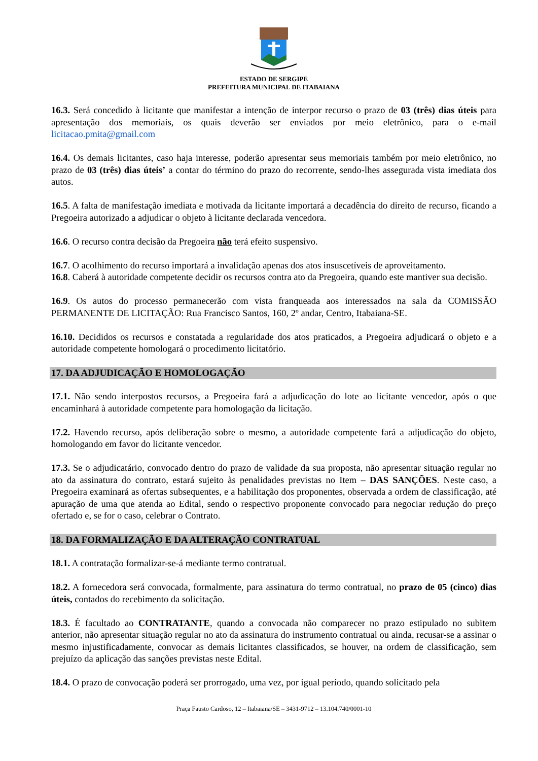ESTADO DE SERGIPE
PREFEITURA MUNICIPAL DE ITABAIANA
16.3. Será concedido à licitante que manifestar a intenção de interpor recurso o prazo de 03 (três) dias úteis para apresentação dos memoriais, os quais deverão ser enviados por meio eletrônico, para o e-mail licitacao.pmita@gmail.com
16.4. Os demais licitantes, caso haja interesse, poderão apresentar seus memoriais também por meio eletrônico, no prazo de 03 (três) dias úteis’ a contar do término do prazo do recorrente, sendo-lhes assegurada vista imediata dos autos.
16.5. A falta de manifestação imediata e motivada da licitante importará a decadência do direito de recurso, ficando a Pregoeira autorizado a adjudicar o objeto à licitante declarada vencedora.
16.6. O recurso contra decisão da Pregoeira não terá efeito suspensivo.
16.7. O acolhimento do recurso importará a invalidação apenas dos atos insuscetíveis de aproveitamento.
16.8. Caberá à autoridade competente decidir os recursos contra ato da Pregoeira, quando este mantiver sua decisão.
16.9. Os autos do processo permanecerão com vista franqueada aos interessados na sala da COMISSÃO PERMANENTE DE LICITAÇÃO: Rua Francisco Santos, 160, 2º andar, Centro, Itabaiana-SE.
16.10. Decididos os recursos e constatada a regularidade dos atos praticados, a Pregoeira adjudicará o objeto e a autoridade competente homologará o procedimento licitatório.
17. DA ADJUDICAÇÃO E HOMOLOGAÇÃO
17.1. Não sendo interpostos recursos, a Pregoeira fará a adjudicação do lote ao licitante vencedor, após o que encaminhará à autoridade competente para homologação da licitação.
17.2. Havendo recurso, após deliberação sobre o mesmo, a autoridade competente fará a adjudicação do objeto, homologando em favor do licitante vencedor.
17.3. Se o adjudicatário, convocado dentro do prazo de validade da sua proposta, não apresentar situação regular no ato da assinatura do contrato, estará sujeito às penalidades previstas no Item – DAS SANÇÕES. Neste caso, a Pregoeira examinará as ofertas subsequentes, e a habilitação dos proponentes, observada a ordem de classificação, até apuração de uma que atenda ao Edital, sendo o respectivo proponente convocado para negociar redução do preço ofertado e, se for o caso, celebrar o Contrato.
18. DA FORMALIZAÇÃO E DA ALTERAÇÃO CONTRATUAL
18.1. A contratação formalizar-se-á mediante termo contratual.
18.2. A fornecedora será convocada, formalmente, para assinatura do termo contratual, no prazo de 05 (cinco) dias úteis, contados do recebimento da solicitação.
18.3. É facultado ao CONTRATANTE, quando a convocada não comparecer no prazo estipulado no subitem anterior, não apresentar situação regular no ato da assinatura do instrumento contratual ou ainda, recusar-se a assinar o mesmo injustificadamente, convocar as demais licitantes classificados, se houver, na ordem de classificação, sem prejuízo da aplicação das sanções previstas neste Edital.
18.4. O prazo de convocação poderá ser prorrogado, uma vez, por igual período, quando solicitado pela
Praça Fausto Cardoso, 12 – Itabaiana/SE – 3431-9712 – 13.104.740/0001-10